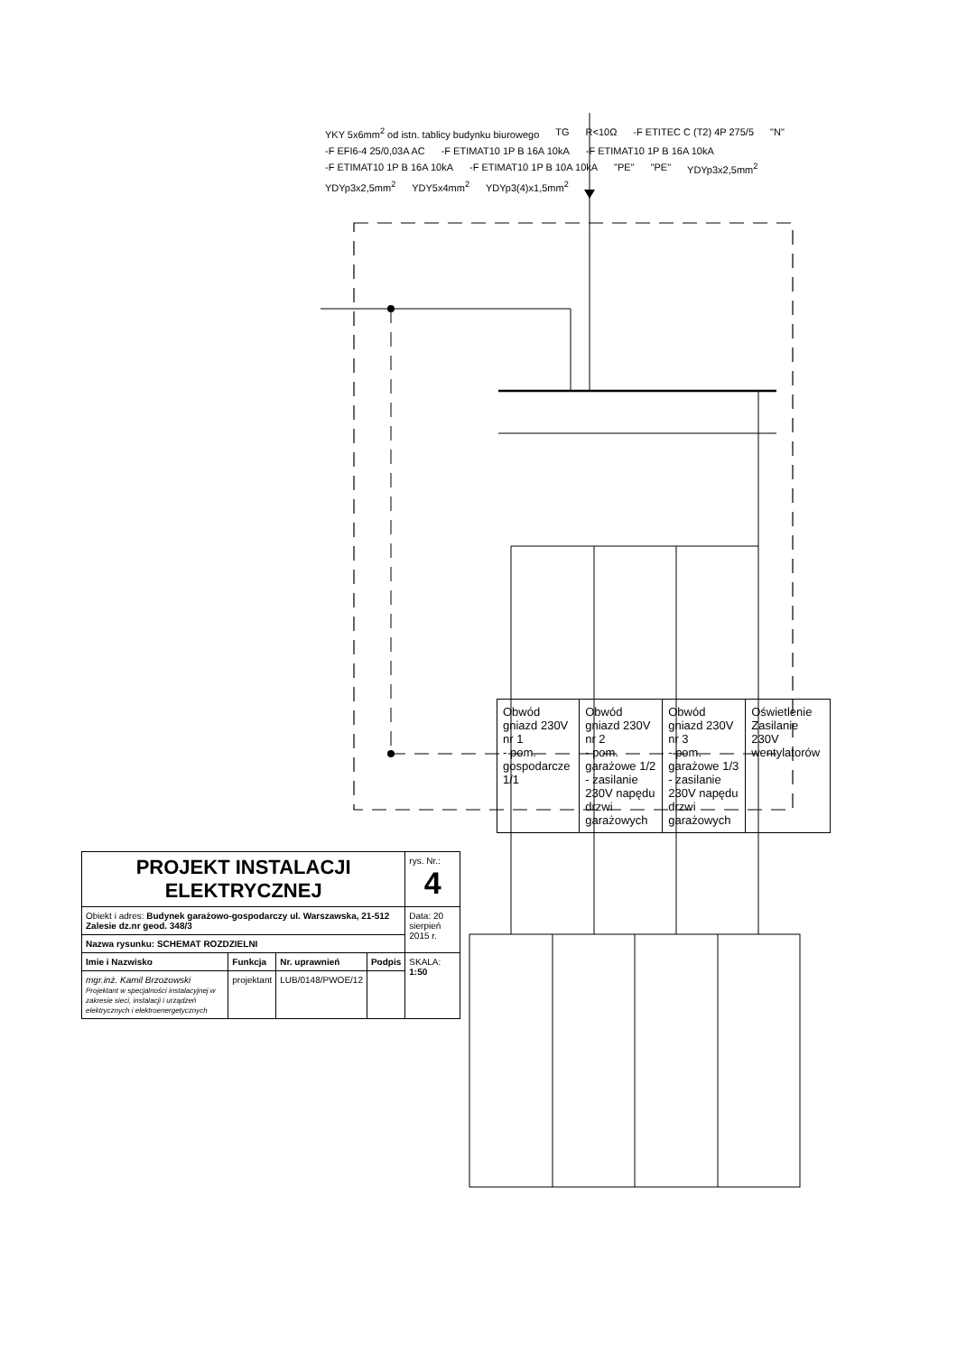YKY 5x6mm<sup>2</sup> od istn. tablicy budynku biurowego
TG
R<10Ω
-F ETITEC C (T2) 4P 275/5
"N"
-F EFI6-4 25/0,03A AC
-F ETIMAT10 1P B 16A 10kA
-F ETIMAT10 1P B 16A 10kA
-F ETIMAT10 1P B 16A 10kA
-F ETIMAT10 1P B 10A 10kA
"PE"
"PE"
YDYp3x2,5mm<sup>2</sup>
YDYp3x2,5mm<sup>2</sup>
YDY5x4mm<sup>2</sup>
YDYp3(4)x1,5mm<sup>2</sup>
| Obwód gniazd 230V nr 1 - pom. gospodarcze 1/1 | Obwód gniazd 230V nr 2 - pom. garażowe 1/2 - zasilanie 230V napędu drzwi garażowych | Obwód gniazd 230V nr 3 - pom. garażowe 1/3 - zasilanie 230V napędu drzwi garażowych | Oświetlenie Zasilanie 230V wentylatorów |
| PROJEKT INSTALACJI ELEKTRYCZNEJ | | | | rys. Nr.: 4 |
| Obiekt i adres: Budynek garażowo-gospodarczy ul. Warszawska, 21-512 Zalesie dz.nr geod. 348/3 | | | | Data: 20 sierpień 2015 r. |
| Nazwa rysunku: SCHEMAT ROZDZIELNI | | | | |
| Imie i Nazwisko | Funkcja | Nr. uprawnień | Podpis | SKALA: 1:50 |
| mgr.inż. Kamil Brzozowski Projektant w specjalności instalacyjnej w zakresie sieci, instalacji i urządzeń elektrycznych i elektroenergetycznych | projektant | LUB/0148/PWOE/12 | | |